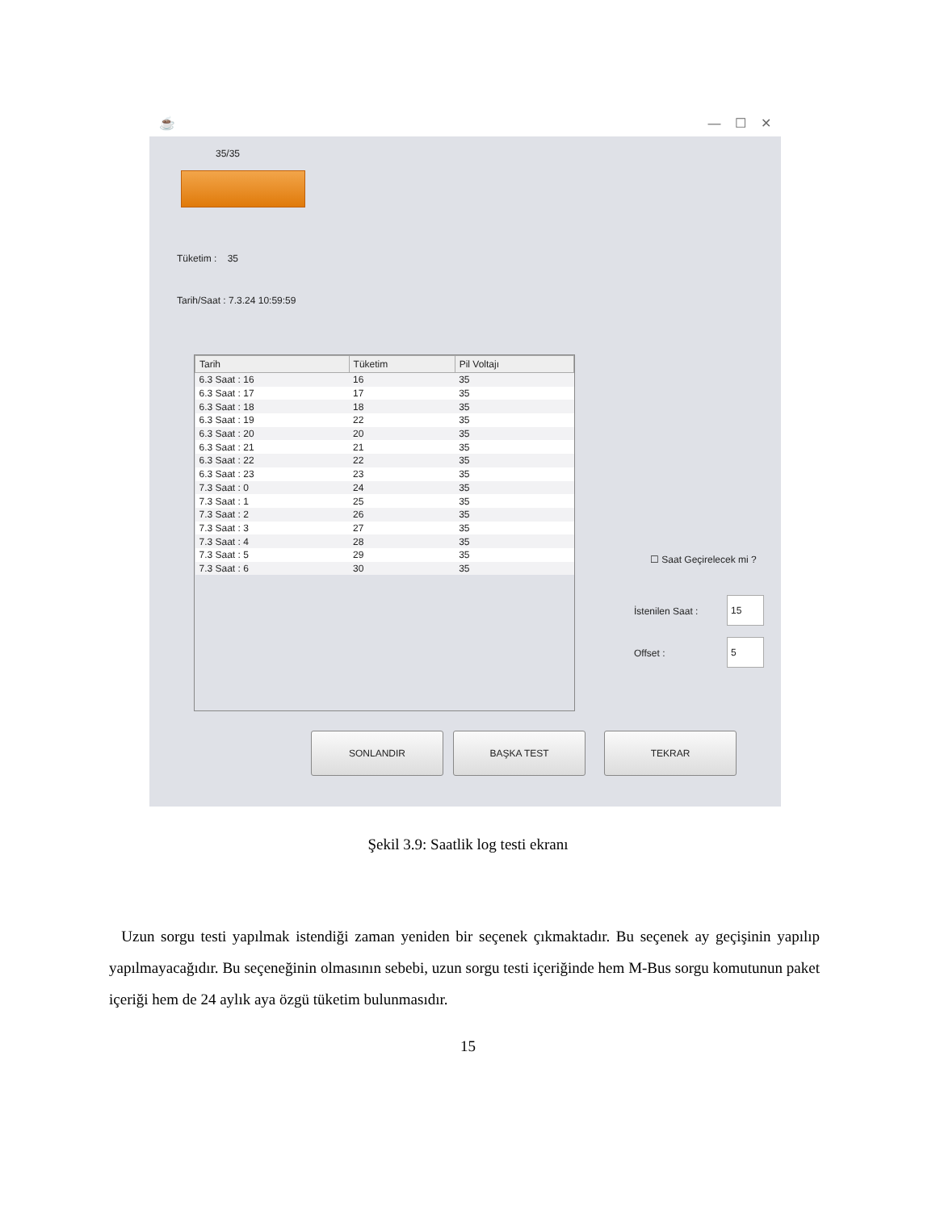☕ — ☐ ✕
35/35
Tüketim : 35
Tarih/Saat : 7.3.24 10:59:59
| Tarih | Tüketim | Pil Voltajı |
| --- | --- | --- |
| 6.3 Saat : 16 | 16 | 35 |
| 6.3 Saat : 17 | 17 | 35 |
| 6.3 Saat : 18 | 18 | 35 |
| 6.3 Saat : 19 | 22 | 35 |
| 6.3 Saat : 20 | 20 | 35 |
| 6.3 Saat : 21 | 21 | 35 |
| 6.3 Saat : 22 | 22 | 35 |
| 6.3 Saat : 23 | 23 | 35 |
| 7.3 Saat : 0 | 24 | 35 |
| 7.3 Saat : 1 | 25 | 35 |
| 7.3 Saat : 2 | 26 | 35 |
| 7.3 Saat : 3 | 27 | 35 |
| 7.3 Saat : 4 | 28 | 35 |
| 7.3 Saat : 5 | 29 | 35 |
| 7.3 Saat : 6 | 30 | 35 |
☐ Saat Geçirelecek mi ?
İstenilen Saat :
15
Offset :
5
SONLANDIR BAŞKA TEST TEKRAR
Şekil 3.9: Saatlik log testi ekranı
Uzun sorgu testi yapılmak istendiği zaman yeniden bir seçenek çıkmaktadır. Bu seçenek ay geçişinin yapılıp yapılmayacağıdır. Bu seçeneğinin olmasının sebebi, uzun sorgu testi içeriğinde hem M-Bus sorgu komutunun paket içeriği hem de 24 aylık aya özgü tüketim bulunmasıdır.
15